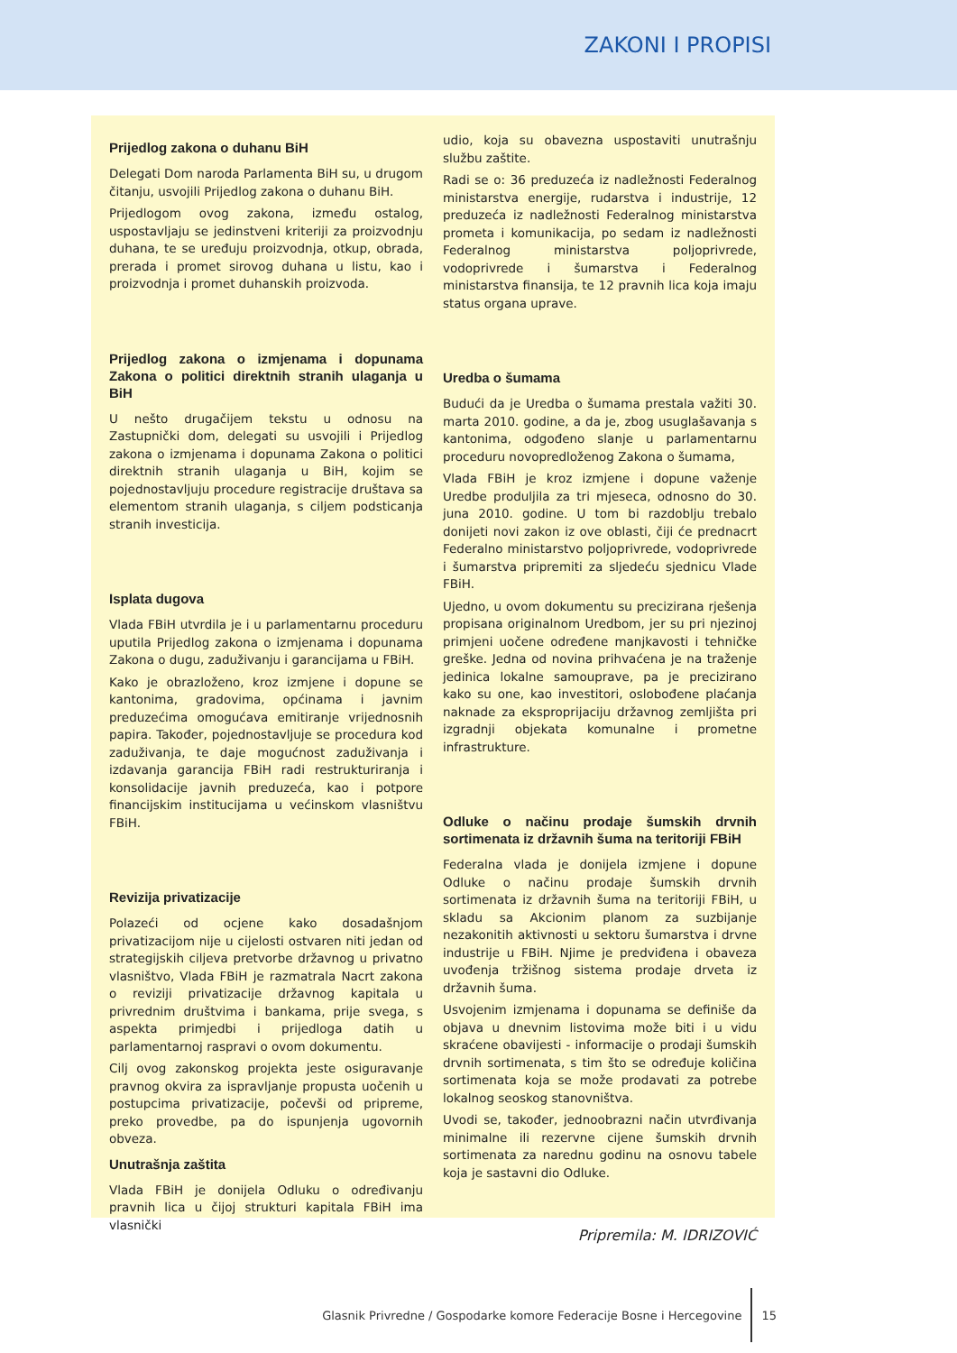ZAKONI I PROPISI
Prijedlog zakona o duhanu BiH
Delegati Dom naroda Parlamenta BiH su, u drugom čitanju, usvojili Prijedlog zakona o duhanu BiH.
Prijedlogom ovog zakona, između ostalog, uspostavljaju se jedinstveni kriteriji za proizvodnju duhana, te se uređuju proizvodnja, otkup, obrada, prerada i promet sirovog duhana u listu, kao i proizvodnja i promet duhanskih proizvoda.
Prijedlog zakona o izmjenama i dopunama Zakona o politici direktnih stranih ulaganja u BiH
U nešto drugačijem tekstu u odnosu na Zastupnički dom, delegati su usvojili i Prijedlog zakona o izmjenama i dopunama Zakona o politici direktnih stranih ulaganja u BiH, kojim se pojednostavljuju procedure registracije društava sa elementom stranih ulaganja, s ciljem podsticanja stranih investicija.
Isplata dugova
Vlada FBiH utvrdila je i u parlamentarnu proceduru uputila Prijedlog zakona o izmjenama i dopunama Zakona o dugu, zaduživanju i garancijama u FBiH.
Kako je obrazloženo, kroz izmjene i dopune se kantonima, gradovima, općinama i javnim preduzećima omogućava emitiranje vrijednosnih papira. Također, pojednostavljuje se procedura kod zaduživanja, te daje mogućnost zaduživanja i izdavanja garancija FBiH radi restrukturiranja i konsolidacije javnih preduzeća, kao i potpore financijskim institucijama u većinskom vlasništvu FBiH.
Revizija privatizacije
Polazeći od ocjene kako dosadašnjom privatizacijom nije u cijelosti ostvaren niti jedan od strategijskih ciljeva pretvorbe državnog u privatno vlasništvo, Vlada FBiH je razmatrala Nacrt zakona o reviziji privatizacije državnog kapitala u privrednim društvima i bankama, prije svega, s aspekta primjedbi i prijedloga datih u parlamentarnoj raspravi o ovom dokumentu.
Cilj ovog zakonskog projekta jeste osiguravanje pravnog okvira za ispravljanje propusta uočenih u postupcima privatizacije, počevši od pripreme, preko provedbe, pa do ispunjenja ugovornih obveza.
Unutrašnja zaštita
Vlada FBiH je donijela Odluku o određivanju pravnih lica u čijoj strukturi kapitala FBiH ima vlasnički
udio, koja su obavezna uspostaviti unutrašnju službu zaštite.
Radi se o: 36 preduzeća iz nadležnosti Federalnog ministarstva energije, rudarstva i industrije, 12 preduzeća iz nadležnosti Federalnog ministarstva prometa i komunikacija, po sedam iz nadležnosti Federalnog ministarstva poljoprivrede, vodoprivrede i šumarstva i Federalnog ministarstva finansija, te 12 pravnih lica koja imaju status organa uprave.
Uredba o šumama
Budući da je Uredba o šumama prestala važiti 30. marta 2010. godine, a da je, zbog usuglašavanja s kantonima, odgođeno slanje u parlamentarnu proceduru novopredloženog Zakona o šumama,
Vlada FBiH je kroz izmjene i dopune važenje Uredbe produljila za tri mjeseca, odnosno do 30. juna 2010. godine. U tom bi razdoblju trebalo donijeti novi zakon iz ove oblasti, čiji će prednacrt Federalno ministarstvo poljoprivrede, vodoprivrede i šumarstva pripremiti za sljedeću sjednicu Vlade FBiH.
Ujedno, u ovom dokumentu su precizirana rješenja propisana originalnom Uredbom, jer su pri njezinoj primjeni uočene određene manjkavosti i tehničke greške. Jedna od novina prihvaćena je na traženje jedinica lokalne samouprave, pa je precizirano kako su one, kao investitori, oslobođene plaćanja naknade za eksproprijaciju državnog zemljišta pri izgradnji objekata komunalne i prometne infrastrukture.
Odluke o načinu prodaje šumskih drvnih sortimenata iz državnih šuma na teritoriji FBiH
Federalna vlada je donijela izmjene i dopune Odluke o načinu prodaje šumskih drvnih sortimenata iz državnih šuma na teritoriji FBiH, u skladu sa Akcionim planom za suzbijanje nezakonitih aktivnosti u sektoru šumarstva i drvne industrije u FBiH. Njime je predviđena i obaveza uvođenja tržišnog sistema prodaje drveta iz državnih šuma.
Usvojenim izmjenama i dopunama se definiše da objava u dnevnim listovima može biti i u vidu skraćene obavijesti - informacije o prodaji šumskih drvnih sortimenata, s tim što se određuje količina sortimenata koja se može prodavati za potrebe lokalnog seoskog stanovništva.
Uvodi se, također, jednoobrazni način utvrđivanja minimalne ili rezervne cijene šumskih drvnih sortimenata za narednu godinu na osnovu tabele koja je sastavni dio Odluke.
Pripremila: M. IDRIZOVIĆ
Glasnik Privredne / Gospodarke komore Federacije Bosne i Hercegovine 15